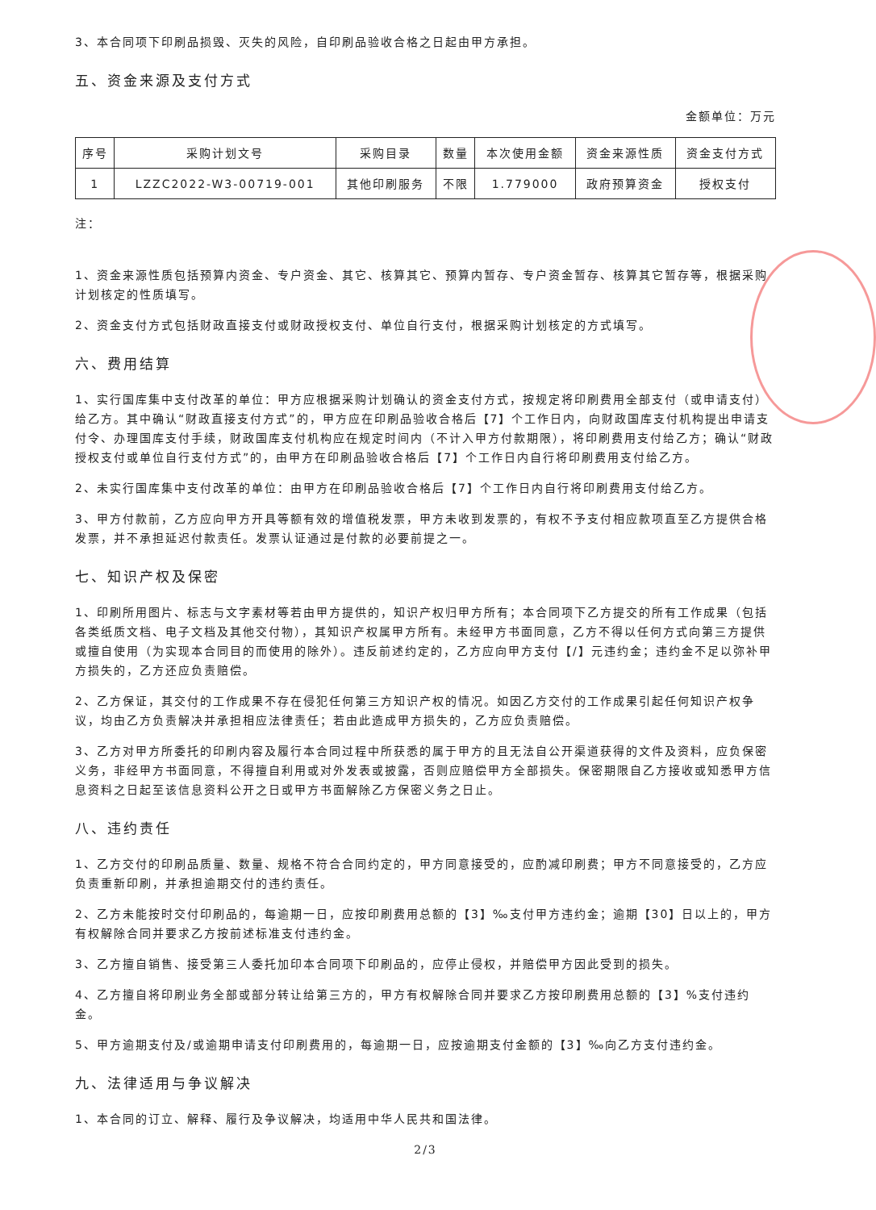3、本合同项下印刷品损毁、灭失的风险，自印刷品验收合格之日起由甲方承担。
五、资金来源及支付方式
金额单位：万元
| 序号 | 采购计划文号 | 采购目录 | 数量 | 本次使用金额 | 资金来源性质 | 资金支付方式 |
| --- | --- | --- | --- | --- | --- | --- |
| 1 | LZZC2022-W3-00719-001 | 其他印刷服务 | 不限 | 1.779000 | 政府预算资金 | 授权支付 |
注：
1、资金来源性质包括预算内资金、专户资金、其它、核算其它、预算内暂存、专户资金暂存、核算其它暂存等，根据采购计划核定的性质填写。
2、资金支付方式包括财政直接支付或财政授权支付、单位自行支付，根据采购计划核定的方式填写。
六、费用结算
1、实行国库集中支付改革的单位：甲方应根据采购计划确认的资金支付方式，按规定将印刷费用全部支付（或申请支付）给乙方。其中确认“财政直接支付方式”的，甲方应在印刷品验收合格后【7】个工作日内，向财政国库支付机构提出申请支付令、办理国库支付手续，财政国库支付机构应在规定时间内（不计入甲方付款期限），将印刷费用支付给乙方；确认“财政授权支付或单位自行支付方式”的，由甲方在印刷品验收合格后【7】个工作日内自行将印刷费用支付给乙方。
2、未实行国库集中支付改革的单位：由甲方在印刷品验收合格后【7】个工作日内自行将印刷费用支付给乙方。
3、甲方付款前，乙方应向甲方开具等额有效的增值税发票，甲方未收到发票的，有权不予支付相应款项直至乙方提供合格发票，并不承担延迟付款责任。发票认证通过是付款的必要前提之一。
七、知识产权及保密
1、印刷所用图片、标志与文字素材等若由甲方提供的，知识产权归甲方所有；本合同项下乙方提交的所有工作成果（包括各类纸质文档、电子文档及其他交付物），其知识产权属甲方所有。未经甲方书面同意，乙方不得以任何方式向第三方提供或擅自使用（为实现本合同目的而使用的除外）。违反前述约定的，乙方应向甲方支付【/】元违约金；违约金不足以弥补甲方损失的，乙方还应负责赔偿。
2、乙方保证，其交付的工作成果不存在侵犯任何第三方知识产权的情况。如因乙方交付的工作成果引起任何知识产权争议，均由乙方负责解决并承担相应法律责任；若由此造成甲方损失的，乙方应负责赔偿。
3、乙方对甲方所委托的印刷内容及履行本合同过程中所获悉的属于甲方的且无法自公开渠道获得的文件及资料，应负保密义务，非经甲方书面同意，不得擅自利用或对外发表或披露，否则应赔偿甲方全部损失。保密期限自乙方接收或知悉甲方信息资料之日起至该信息资料公开之日或甲方书面解除乙方保密义务之日止。
八、违约责任
1、乙方交付的印刷品质量、数量、规格不符合合同约定的，甲方同意接受的，应酌减印刷费；甲方不同意接受的，乙方应负责重新印刷，并承担逾期交付的违约责任。
2、乙方未能按时交付印刷品的，每逾期一日，应按印刷费用总额的【3】‰支付甲方违约金；逾期【30】日以上的，甲方有权解除合同并要求乙方按前述标准支付违约金。
3、乙方擅自销售、接受第三人委托加印本合同项下印刷品的，应停止侵权，并赔偿甲方因此受到的损失。
4、乙方擅自将印刷业务全部或部分转让给第三方的，甲方有权解除合同并要求乙方按印刷费用总额的【3】%支付违约金。
5、甲方逾期支付及/或逾期申请支付印刷费用的，每逾期一日，应按逾期支付金额的【3】‰向乙方支付违约金。
九、法律适用与争议解决
1、本合同的订立、解释、履行及争议解决，均适用中华人民共和国法律。
2/3